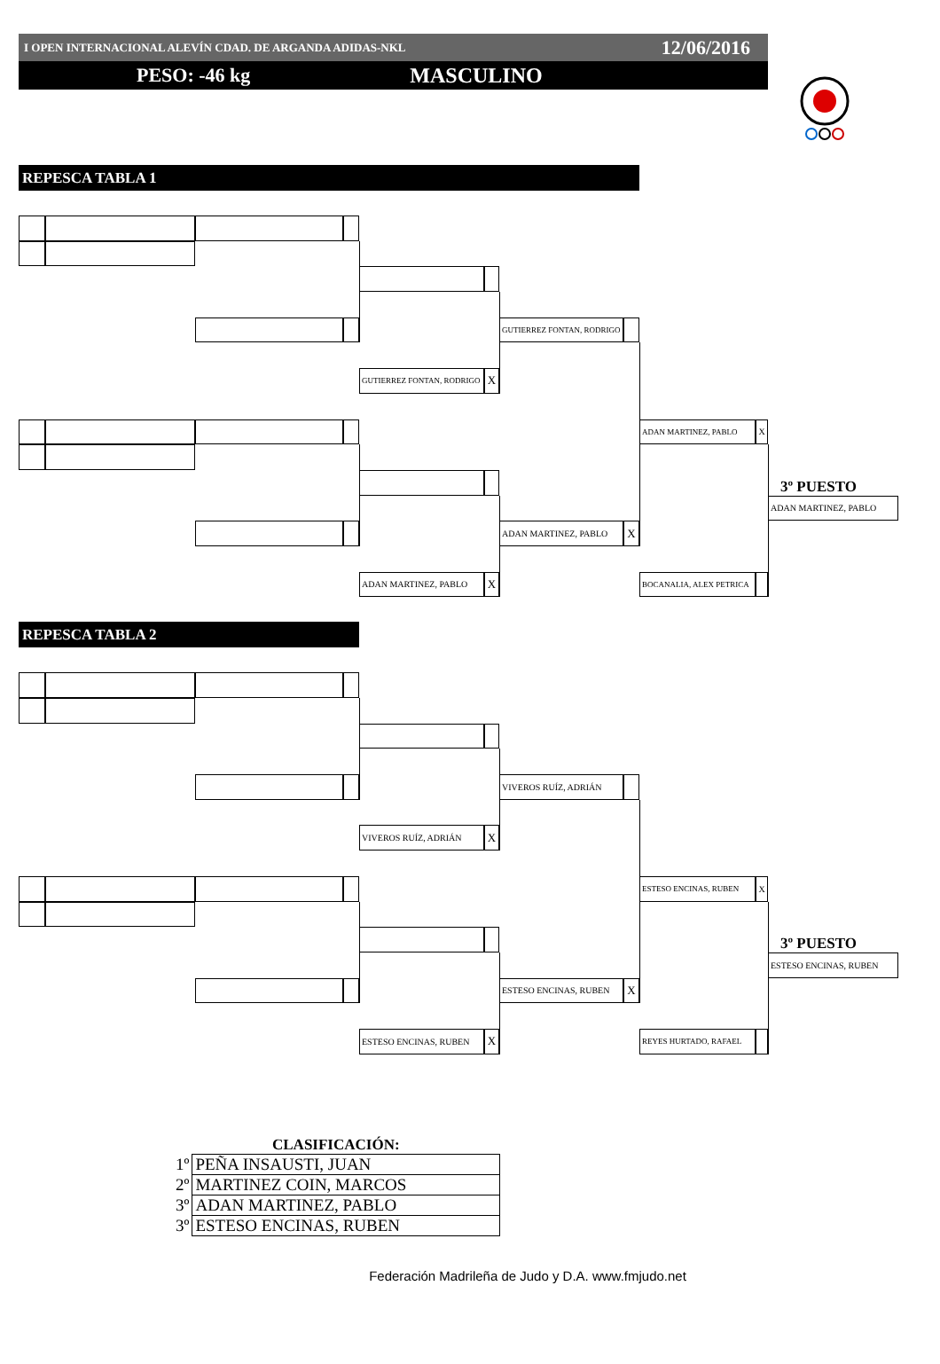I OPEN INTERNACIONAL ALEVÍN CDAD. DE ARGANDA ADIDAS-NKL 12/06/2016
PESO: -46 kg MASCULINO
REPESCA TABLA 1
GUTIERREZ FONTAN, RODRIGO
GUTIERREZ FONTAN, RODRIGO
X
ADAN MARTINEZ, PABLO
X
3º PUESTO
ADAN MARTINEZ, PABLO
ADAN MARTINEZ, PABLO
X
ADAN MARTINEZ, PABLO
X
BOCANALIA, ALEX PETRICA
REPESCA TABLA 2
VIVEROS RUÍZ, ADRIÁN
VIVEROS RUÍZ, ADRIÁN
X
ESTESO ENCINAS, RUBEN
X
3º PUESTO
ESTESO ENCINAS, RUBEN
ESTESO ENCINAS, RUBEN
X
ESTESO ENCINAS, RUBEN
X
REYES HURTADO, RAFAEL
CLASIFICACIÓN:
| 1º | PEÑA INSAUSTI, JUAN |
| 2º | MARTINEZ COIN, MARCOS |
| 3º | ADAN MARTINEZ, PABLO |
| 3º | ESTESO ENCINAS, RUBEN |
Federación Madrileña de Judo y D.A. www.fmjudo.net